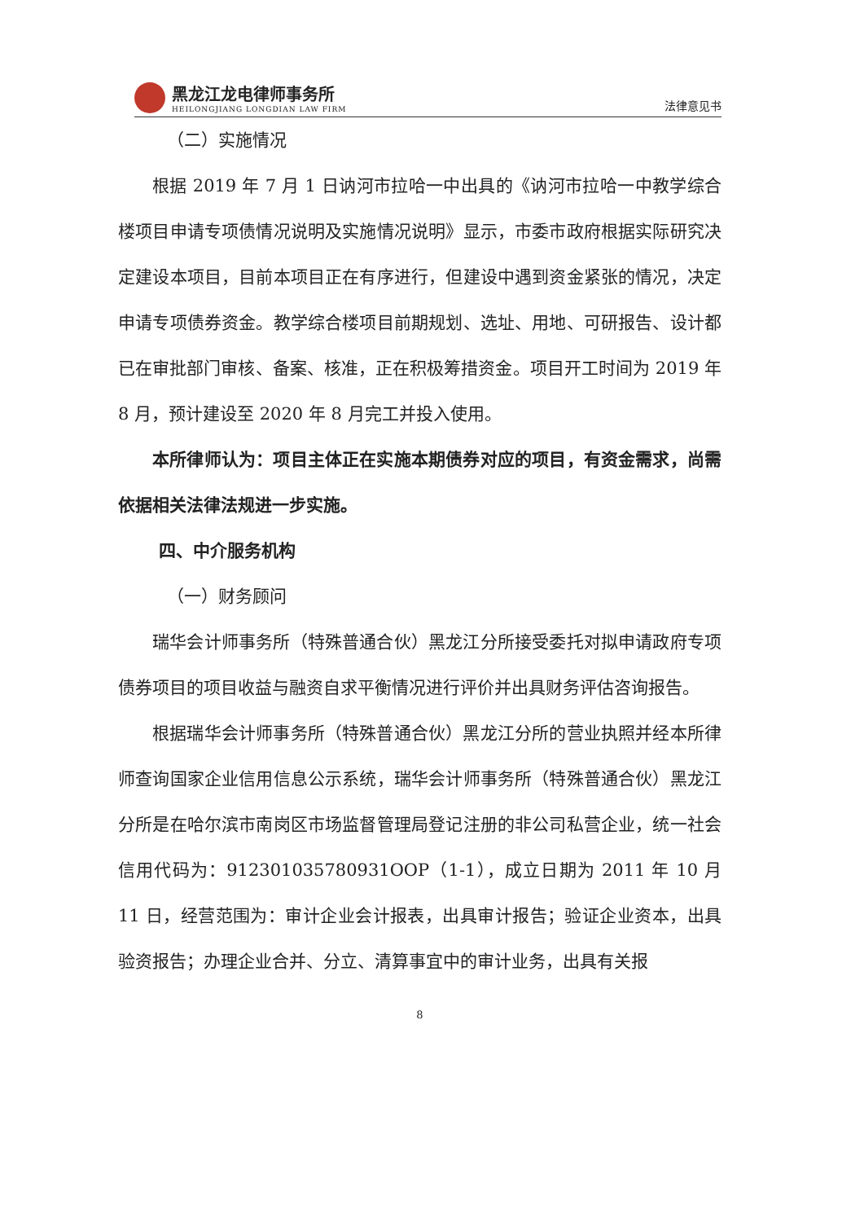黑龙江龙电律师事务所
HEILONGJIANG LONGDIAN LAW FIRM
法律意见书
（二）实施情况
根据 2019 年 7 月 1 日讷河市拉哈一中出具的《讷河市拉哈一中教学综合楼项目申请专项债情况说明及实施情况说明》显示，市委市政府根据实际研究决定建设本项目，目前本项目正在有序进行，但建设中遇到资金紧张的情况，决定申请专项债券资金。教学综合楼项目前期规划、选址、用地、可研报告、设计都已在审批部门审核、备案、核准，正在积极筹措资金。项目开工时间为 2019 年 8 月，预计建设至 2020 年 8 月完工并投入使用。
本所律师认为：项目主体正在实施本期债券对应的项目，有资金需求，尚需依据相关法律法规进一步实施。
四、中介服务机构
（一）财务顾问
瑞华会计师事务所（特殊普通合伙）黑龙江分所接受委托对拟申请政府专项债券项目的项目收益与融资自求平衡情况进行评价并出具财务评估咨询报告。
根据瑞华会计师事务所（特殊普通合伙）黑龙江分所的营业执照并经本所律师查询国家企业信用信息公示系统，瑞华会计师事务所（特殊普通合伙）黑龙江分所是在哈尔滨市南岗区市场监督管理局登记注册的非公司私营企业，统一社会信用代码为：912301035780931OOP（1-1），成立日期为 2011 年 10 月 11 日，经营范围为：审计企业会计报表，出具审计报告；验证企业资本，出具验资报告；办理企业合并、分立、清算事宜中的审计业务，出具有关报
8